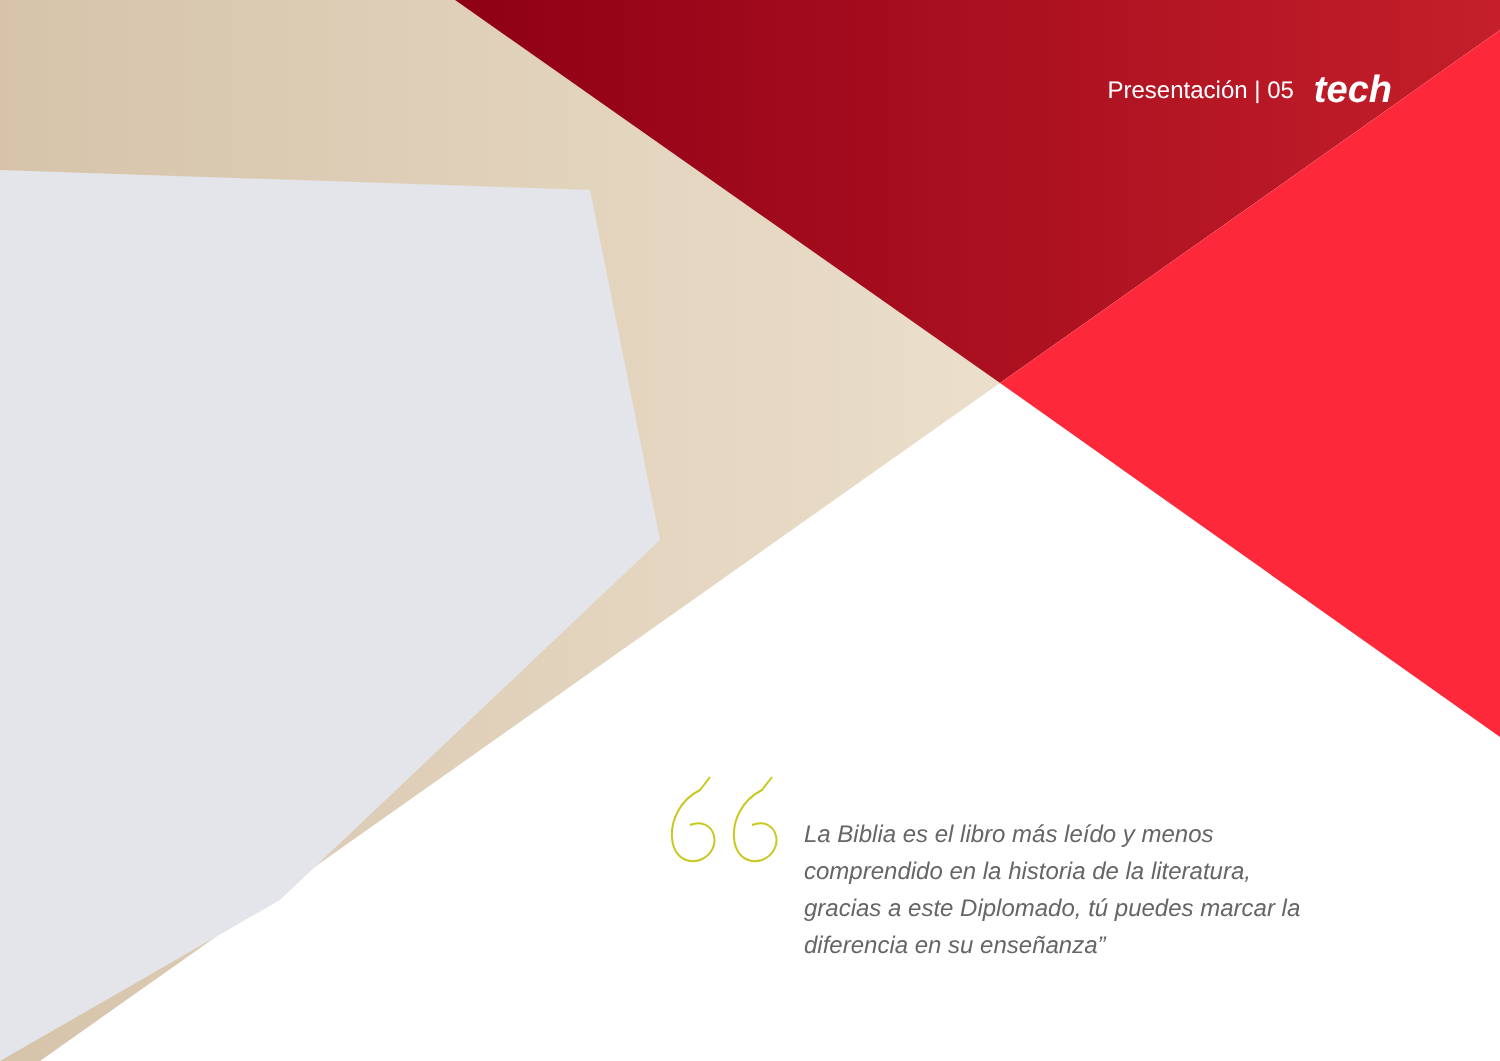Presentación | 05 tech
La Biblia es el libro más leído y menos comprendido en la historia de la literatura, gracias a este Diplomado, tú puedes marcar la diferencia en su enseñanza”